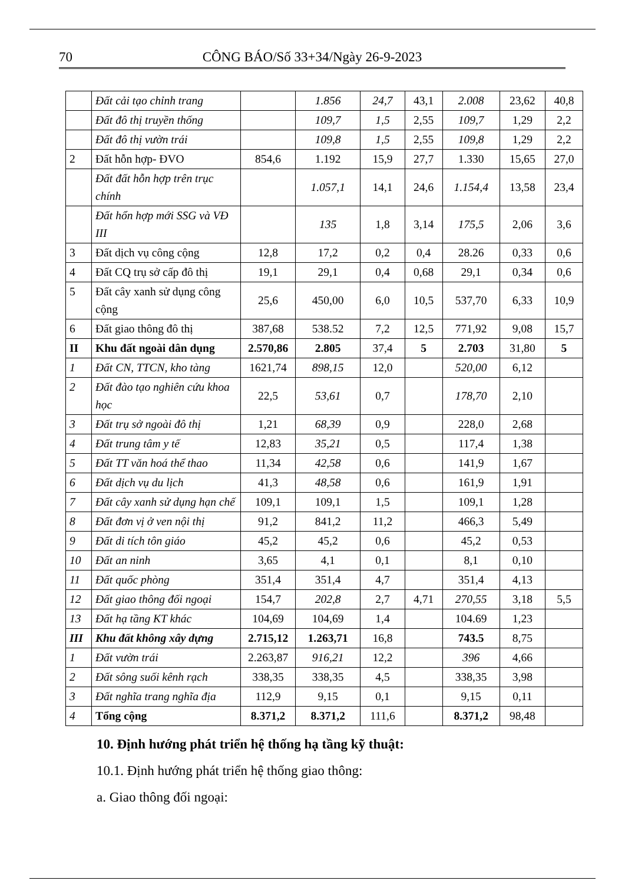70 CÔNG BÁO/Số 33+34/Ngày 26-9-2023
| | Đất cải tạo chỉnh trang | | 1.856 | 24,7 | 43,1 | 2.008 | 23,62 | 40,8 |
| | Đất đô thị truyền thống | | 109,7 | 1,5 | 2,55 | 109,7 | 1,29 | 2,2 |
| | Đất đô thị vườn trái | | 109,8 | 1,5 | 2,55 | 109,8 | 1,29 | 2,2 |
| 2 | Đất hỗn hợp- ĐVO | 854,6 | 1.192 | 15,9 | 27,7 | 1.330 | 15,65 | 27,0 |
| | Đất đất hỗn hợp trên trục chính | | 1.057,1 | 14,1 | 24,6 | 1.154,4 | 13,58 | 23,4 |
| | Đất hổn hợp mới SSG và VĐ III | | 135 | 1,8 | 3,14 | 175,5 | 2,06 | 3,6 |
| 3 | Đất dịch vụ công cộng | 12,8 | 17,2 | 0,2 | 0,4 | 28.26 | 0,33 | 0,6 |
| 4 | Đất CQ trụ sở cấp đô thị | 19,1 | 29,1 | 0,4 | 0,68 | 29,1 | 0,34 | 0,6 |
| 5 | Đất cây xanh sử dụng công cộng | 25,6 | 450,00 | 6,0 | 10,5 | 537,70 | 6,33 | 10,9 |
| 6 | Đất giao thông đô thị | 387,68 | 538.52 | 7,2 | 12,5 | 771,92 | 9,08 | 15,7 |
| II | Khu đất ngoài dân dụng | 2.570,86 | 2.805 | 37,4 | 5 | 2.703 | 31,80 | 5 |
| 1 | Đất CN, TTCN, kho tàng | 1621,74 | 898,15 | 12,0 | | 520,00 | 6,12 | |
| 2 | Đất đào tạo nghiên cứu khoa học | 22,5 | 53,61 | 0,7 | | 178,70 | 2,10 | |
| 3 | Đất trụ sở ngoài đô thị | 1,21 | 68,39 | 0,9 | | 228,0 | 2,68 | |
| 4 | Đất trung tâm y tế | 12,83 | 35,21 | 0,5 | | 117,4 | 1,38 | |
| 5 | Đất TT văn hoá thể thao | 11,34 | 42,58 | 0,6 | | 141,9 | 1,67 | |
| 6 | Đất dịch vụ du lịch | 41,3 | 48,58 | 0,6 | | 161,9 | 1,91 | |
| 7 | Đất cây xanh sử dụng hạn chế | 109,1 | 109,1 | 1,5 | | 109,1 | 1,28 | |
| 8 | Đất đơn vị ở ven nội thị | 91,2 | 841,2 | 11,2 | | 466,3 | 5,49 | |
| 9 | Đất di tích tôn giáo | 45,2 | 45,2 | 0,6 | | 45,2 | 0,53 | |
| 10 | Đất an ninh | 3,65 | 4,1 | 0,1 | | 8,1 | 0,10 | |
| 11 | Đất quốc phòng | 351,4 | 351,4 | 4,7 | | 351,4 | 4,13 | |
| 12 | Đất giao thông đối ngoại | 154,7 | 202,8 | 2,7 | 4,71 | 270,55 | 3,18 | 5,5 |
| 13 | Đất hạ tầng KT khác | 104,69 | 104,69 | 1,4 | | 104.69 | 1,23 | |
| III | Khu đất không xây dựng | 2.715,12 | 1.263,71 | 16,8 | | 743.5 | 8,75 | |
| 1 | Đất vườn trái | 2.263,87 | 916,21 | 12,2 | | 396 | 4,66 | |
| 2 | Đất sông suối kênh rạch | 338,35 | 338,35 | 4,5 | | 338,35 | 3,98 | |
| 3 | Đất nghĩa trang nghĩa địa | 112,9 | 9,15 | 0,1 | | 9,15 | 0,11 | |
| 4 | Tổng cộng | 8.371,2 | 8.371,2 | 111,6 | | 8.371,2 | 98,48 | |
10. Định hướng phát triển hệ thống hạ tầng kỹ thuật:
10.1. Định hướng phát triển hệ thống giao thông:
a. Giao thông đối ngoại: